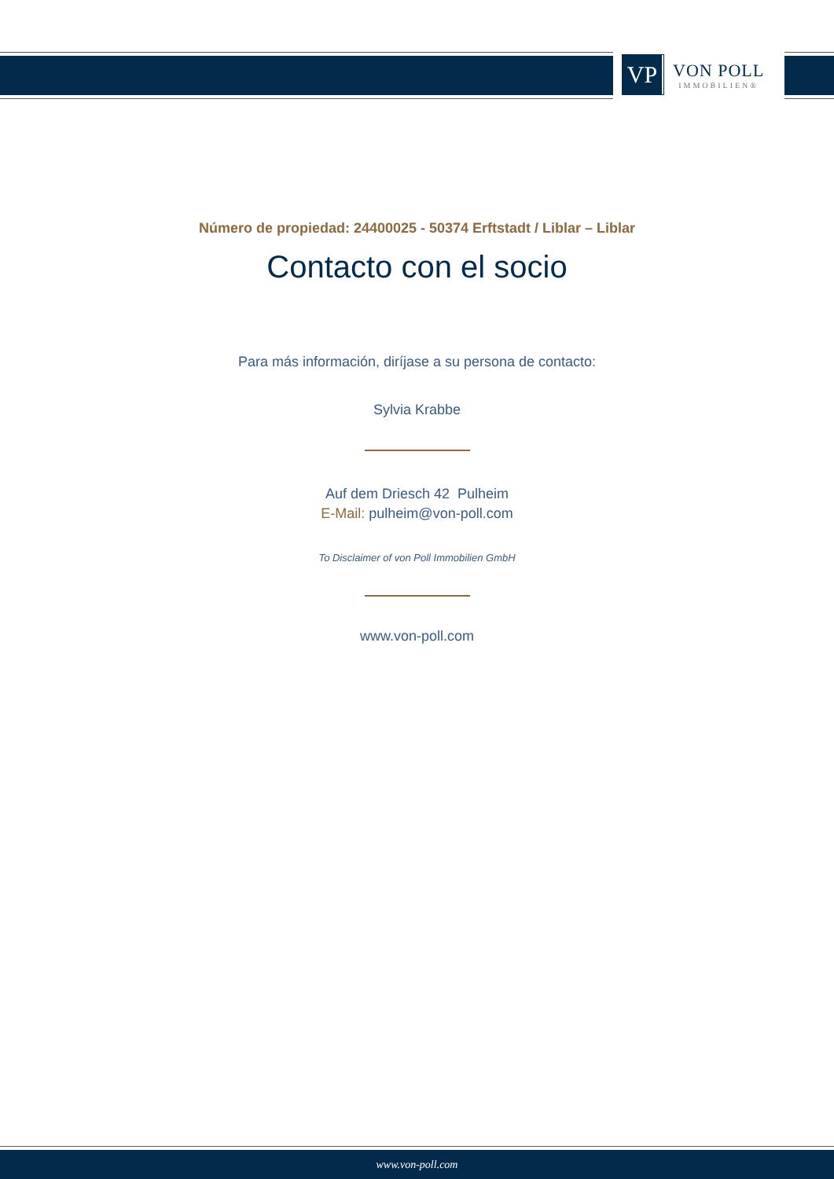VP
VON POLL
IMMOBILIEN®
Número de propiedad: 24400025 - 50374 Erftstadt / Liblar – Liblar
Contacto con el socio
Para más información, diríjase a su persona de contacto:
Sylvia Krabbe
Auf dem Driesch 42 Pulheim
E-Mail: pulheim@von-poll.com
To Disclaimer of von Poll Immobilien GmbH
www.von-poll.com
www.von-poll.com